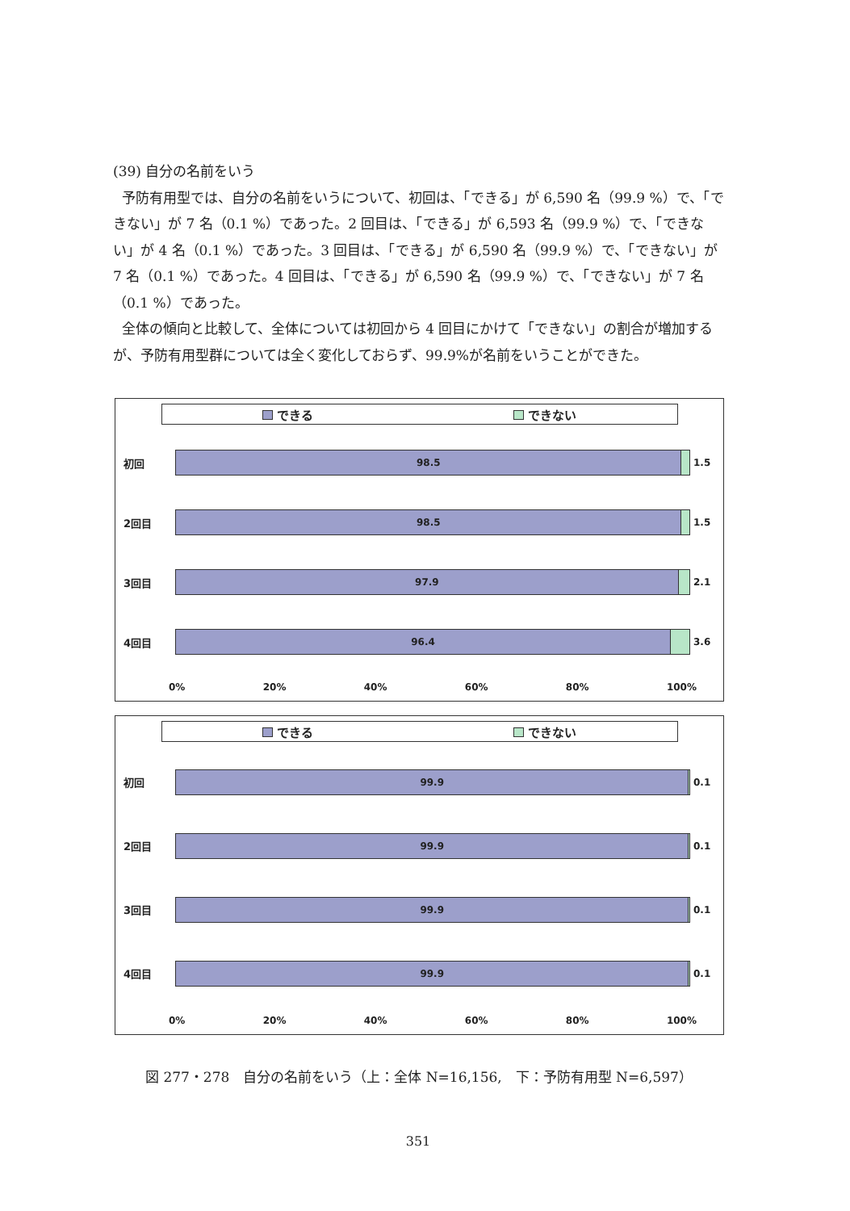(39) 自分の名前をいう
予防有用型では、自分の名前をいうについて、初回は、「できる」が 6,590 名（99.9 %）で、「できない」が 7 名（0.1 %）であった。2 回目は、「できる」が 6,593 名（99.9 %）で、「できない」が 4 名（0.1 %）であった。3 回目は、「できる」が 6,590 名（99.9 %）で、「できない」が 7 名（0.1 %）であった。4 回目は、「できる」が 6,590 名（99.9 %）で、「できない」が 7 名（0.1 %）であった。
全体の傾向と比較して、全体については初回から 4 回目にかけて「できない」の割合が増加するが、予防有用型群については全く変化しておらず、99.9%が名前をいうことができた。
できる できない
初回
98.5
1.5
2回目
98.5
1.5
3回目
97.9
2.1
4回目
96.4
3.6
0% 20% 40% 60% 80% 100%
できる できない
初回
99.9
0.1
2回目
99.9
0.1
3回目
99.9
0.1
4回目
99.9
0.1
0% 20% 40% 60% 80% 100%
図 277・278　自分の名前をいう（上：全体 N=16,156,　下：予防有用型 N=6,597）
351